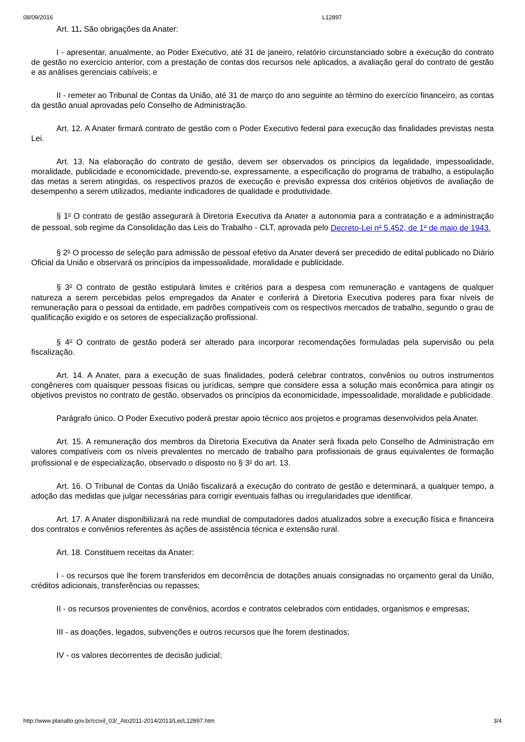08/09/2016 L12897
Art. 11. São obrigações da Anater:
I - apresentar, anualmente, ao Poder Executivo, até 31 de janeiro, relatório circunstanciado sobre a execução do contrato de gestão no exercício anterior, com a prestação de contas dos recursos nele aplicados, a avaliação geral do contrato de gestão e as análises gerenciais cabíveis; e
II - remeter ao Tribunal de Contas da União, até 31 de março do ano seguinte ao término do exercício financeiro, as contas da gestão anual aprovadas pelo Conselho de Administração.
Art. 12. A Anater firmará contrato de gestão com o Poder Executivo federal para execução das finalidades previstas nesta Lei.
Art. 13. Na elaboração do contrato de gestão, devem ser observados os princípios da legalidade, impessoalidade, moralidade, publicidade e economicidade, prevendo-se, expressamente, a especificação do programa de trabalho, a estipulação das metas a serem atingidas, os respectivos prazos de execução e previsão expressa dos critérios objetivos de avaliação de desempenho a serem utilizados, mediante indicadores de qualidade e produtividade.
§ 1<sup>o</sup> O contrato de gestão assegurará à Diretoria Executiva da Anater a autonomia para a contratação e a administração de pessoal, sob regime da Consolidação das Leis do Trabalho - CLT, aprovada pelo Decreto-Lei n<sup>o</sup> 5.452, de 1<sup>o</sup> de maio de 1943.
§ 2<sup>o</sup> O processo de seleção para admissão de pessoal efetivo da Anater deverá ser precedido de edital publicado no Diário Oficial da União e observará os princípios da impessoalidade, moralidade e publicidade.
§ 3<sup>o</sup> O contrato de gestão estipulará limites e critérios para a despesa com remuneração e vantagens de qualquer natureza a serem percebidas pelos empregados da Anater e conferirá à Diretoria Executiva poderes para fixar níveis de remuneração para o pessoal da entidade, em padrões compatíveis com os respectivos mercados de trabalho, segundo o grau de qualificação exigido e os setores de especialização profissional.
§ 4<sup>o</sup> O contrato de gestão poderá ser alterado para incorporar recomendações formuladas pela supervisão ou pela fiscalização.
Art. 14. A Anater, para a execução de suas finalidades, poderá celebrar contratos, convênios ou outros instrumentos congêneres com quaisquer pessoas físicas ou jurídicas, sempre que considere essa a solução mais econômica para atingir os objetivos previstos no contrato de gestão, observados os princípios da economicidade, impessoalidade, moralidade e publicidade.
Parágrafo único. O Poder Executivo poderá prestar apoio técnico aos projetos e programas desenvolvidos pela Anater.
Art. 15. A remuneração dos membros da Diretoria Executiva da Anater será fixada pelo Conselho de Administração em valores compatíveis com os níveis prevalentes no mercado de trabalho para profissionais de graus equivalentes de formação profissional e de especialização, observado o disposto no § 3<sup>o</sup> do art. 13.
Art. 16. O Tribunal de Contas da União fiscalizará a execução do contrato de gestão e determinará, a qualquer tempo, a adoção das medidas que julgar necessárias para corrigir eventuais falhas ou irregularidades que identificar.
Art. 17. A Anater disponibilizará na rede mundial de computadores dados atualizados sobre a execução física e financeira dos contratos e convênios referentes às ações de assistência técnica e extensão rural.
Art. 18. Constituem receitas da Anater:
I - os recursos que lhe forem transferidos em decorrência de dotações anuais consignadas no orçamento geral da União, créditos adicionais, transferências ou repasses;
II - os recursos provenientes de convênios, acordos e contratos celebrados com entidades, organismos e empresas;
III - as doações, legados, subvenções e outros recursos que lhe forem destinados;
IV - os valores decorrentes de decisão judicial;
http://www.planalto.gov.br/ccivil_03/_Ato2011-2014/2013/Lei/L12897.htm 3/4